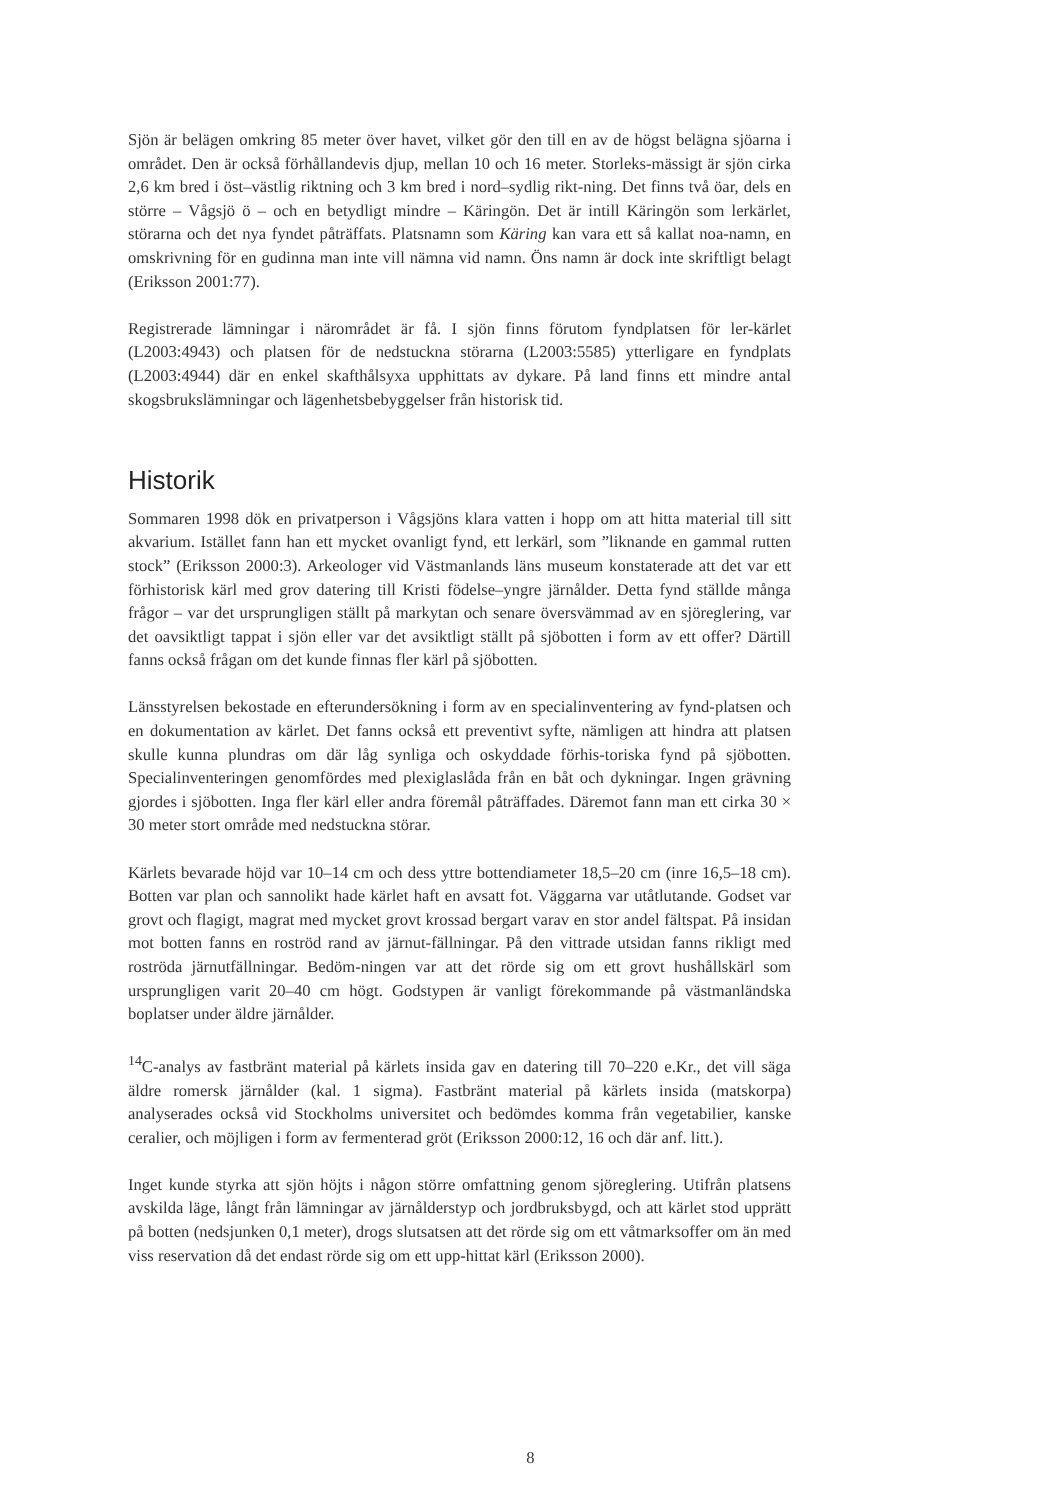Sjön är belägen omkring 85 meter över havet, vilket gör den till en av de högst belägna sjöarna i området. Den är också förhållandevis djup, mellan 10 och 16 meter. Storleks-mässigt är sjön cirka 2,6 km bred i öst–västlig riktning och 3 km bred i nord–sydlig rikt-ning. Det finns två öar, dels en större – Vågsjö ö – och en betydligt mindre – Käringön. Det är intill Käringön som lerkärlet, störarna och det nya fyndet påträffats. Platsnamn som Käring kan vara ett så kallat noa-namn, en omskrivning för en gudinna man inte vill nämna vid namn. Öns namn är dock inte skriftligt belagt (Eriksson 2001:77).
Registrerade lämningar i närområdet är få. I sjön finns förutom fyndplatsen för ler-kärlet (L2003:4943) och platsen för de nedstuckna störarna (L2003:5585) ytterligare en fyndplats (L2003:4944) där en enkel skafthålsyxa upphittats av dykare. På land finns ett mindre antal skogsbrukslämningar och lägenhetsbebyggelser från historisk tid.
Historik
Sommaren 1998 dök en privatperson i Vågsjöns klara vatten i hopp om att hitta material till sitt akvarium. Istället fann han ett mycket ovanligt fynd, ett lerkärl, som ”liknande en gammal rutten stock” (Eriksson 2000:3). Arkeologer vid Västmanlands läns museum konstaterade att det var ett förhistorisk kärl med grov datering till Kristi födelse–yngre järnålder. Detta fynd ställde många frågor – var det ursprungligen ställt på markytan och senare översvämmad av en sjöreglering, var det oavsiktligt tappat i sjön eller var det avsiktligt ställt på sjöbotten i form av ett offer? Därtill fanns också frågan om det kunde finnas fler kärl på sjöbotten.
Länsstyrelsen bekostade en efterundersökning i form av en specialinventering av fynd-platsen och en dokumentation av kärlet. Det fanns också ett preventivt syfte, nämligen att hindra att platsen skulle kunna plundras om där låg synliga och oskyddade förhis-toriska fynd på sjöbotten. Specialinventeringen genomfördes med plexiglaslåda från en båt och dykningar. Ingen grävning gjordes i sjöbotten. Inga fler kärl eller andra föremål påträffades. Däremot fann man ett cirka 30 × 30 meter stort område med nedstuckna störar.
Kärlets bevarade höjd var 10–14 cm och dess yttre bottendiameter 18,5–20 cm (inre 16,5–18 cm). Botten var plan och sannolikt hade kärlet haft en avsatt fot. Väggarna var utåtlutande. Godset var grovt och flagigt, magrat med mycket grovt krossad bergart varav en stor andel fältspat. På insidan mot botten fanns en roströd rand av järnut-fällningar. På den vittrade utsidan fanns rikligt med roströda järnutfällningar. Bedöm-ningen var att det rörde sig om ett grovt hushållskärl som ursprungligen varit 20–40 cm högt. Godstypen är vanligt förekommande på västmanländska boplatser under äldre järnålder.
<sup>14</sup>C-analys av fastbränt material på kärlets insida gav en datering till 70–220 e.Kr., det vill säga äldre romersk järnålder (kal. 1 sigma). Fastbränt material på kärlets insida (matskorpa) analyserades också vid Stockholms universitet och bedömdes komma från vegetabilier, kanske ceralier, och möjligen i form av fermenterad gröt (Eriksson 2000:12, 16 och där anf. litt.).
Inget kunde styrka att sjön höjts i någon större omfattning genom sjöreglering. Utifrån platsens avskilda läge, långt från lämningar av järnålderstyp och jordbruksbygd, och att kärlet stod upprätt på botten (nedsjunken 0,1 meter), drogs slutsatsen att det rörde sig om ett våtmarksoffer om än med viss reservation då det endast rörde sig om ett upp-hittat kärl (Eriksson 2000).
8